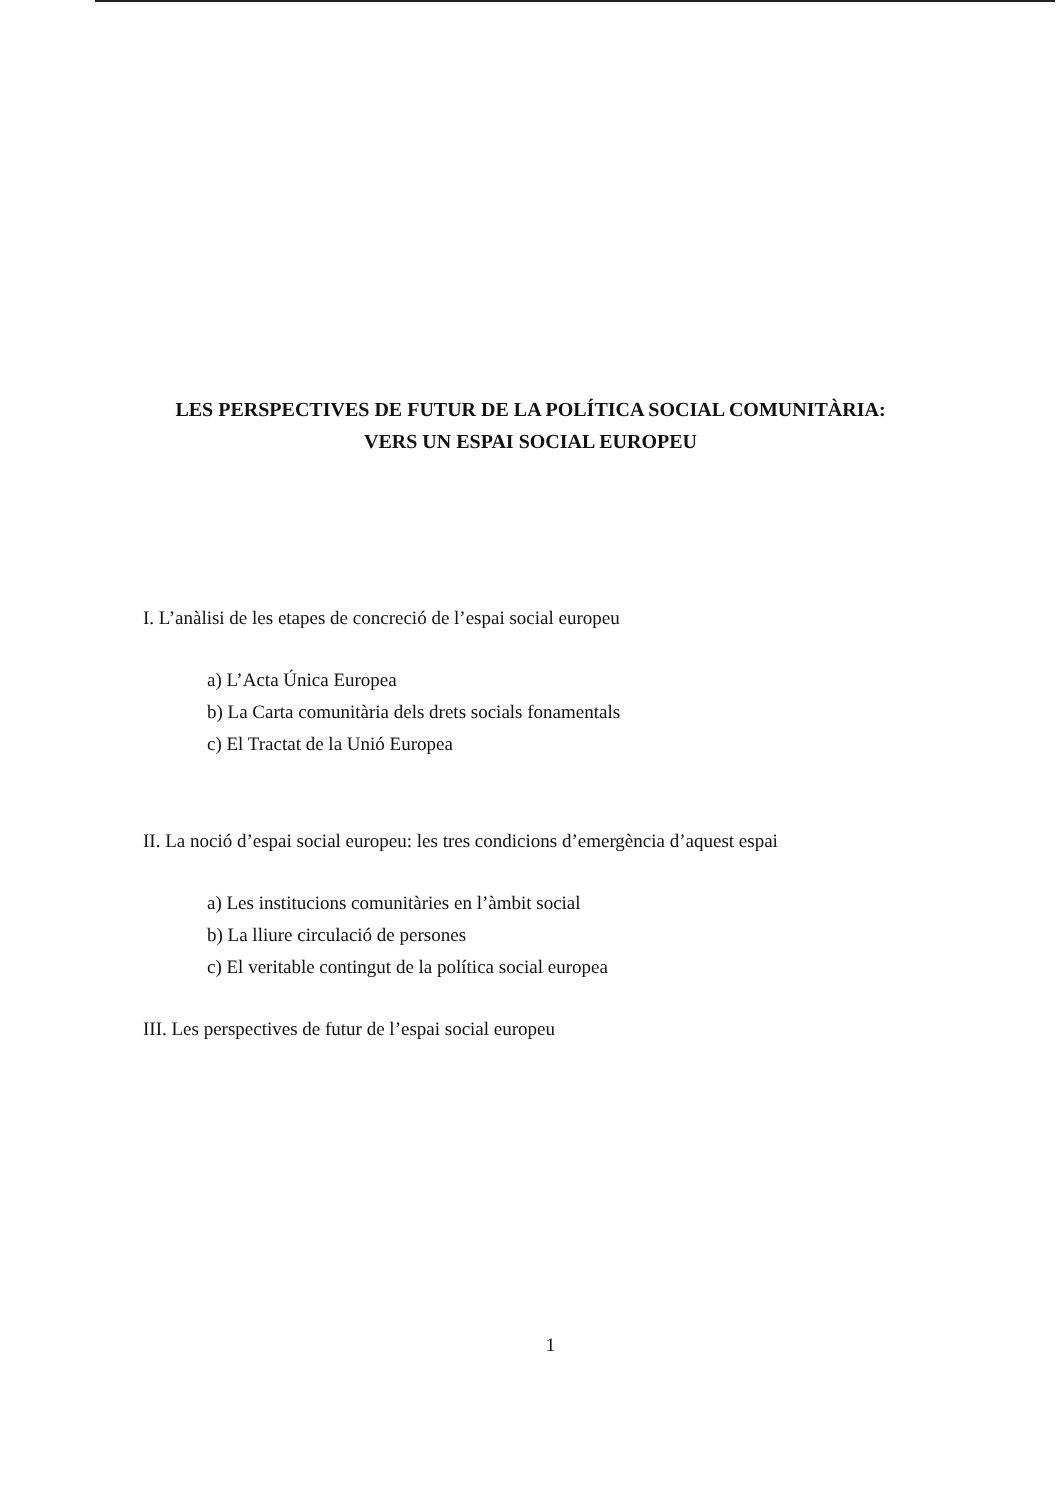LES PERSPECTIVES DE FUTUR DE LA POLÍTICA SOCIAL COMUNITÀRIA:
VERS UN ESPAI SOCIAL EUROPEU
I. L’anàlisi de les etapes de concreció de l’espai social europeu
a) L’Acta Única Europea
b) La Carta comunitària dels drets socials fonamentals
c) El Tractat de la Unió Europea
II. La noció d’espai social europeu: les tres condicions d’emergència d’aquest espai
a) Les institucions comunitàries en l’àmbit social
b) La lliure circulació de persones
c) El veritable contingut de la política social europea
III. Les perspectives de futur de l’espai social europeu
1